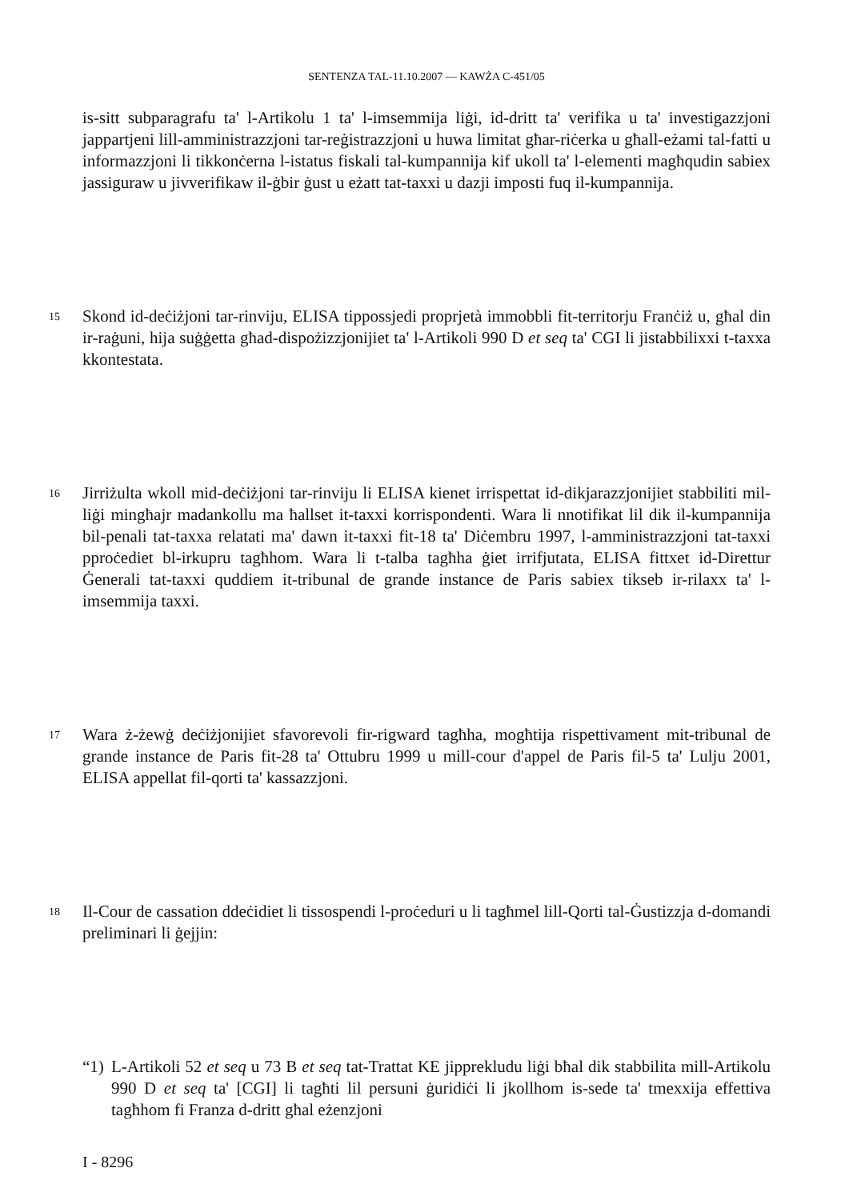SENTENZA TAL-11.10.2007 — KAWŻA C-451/05
is-sitt subparagrafu ta' l-Artikolu 1 ta' l-imsemmija liġi, id-dritt ta' verifika u ta' investigazzjoni jappartjeni lill-amministrazzjoni tar-reġistrazzjoni u huwa limitat għar-riċerka u għall-eżami tal-fatti u informazzjoni li tikkonċerna l-istatus fiskali tal-kumpannija kif ukoll ta' l-elementi magħqudin sabiex jassiguraw u jivverifikaw il-ġbir ġust u eżatt tat-taxxi u dazji imposti fuq il-kumpannija.
15
Skond id-deċiżjoni tar-rinviju, ELISA tippossjedi proprjetà immobbli fit-territorju Franċiż u, għal din ir-raġuni, hija suġġetta għad-dispożizzjonijiet ta' l-Artikoli 990 D et seq ta' CGI li jistabbilixxi t-taxxa kkontestata.
16
Jirriżulta wkoll mid-deċiżjoni tar-rinviju li ELISA kienet irrispettat id-dikjarazzjonijiet stabbiliti mil-liġi mingħajr madankollu ma ħallset it-taxxi korrispondenti. Wara li nnotifikat lil dik il-kumpannija bil-penali tat-taxxa relatati ma' dawn it-taxxi fit-18 ta' Diċembru 1997, l-amministrazzjoni tat-taxxi pproċediet bl-irkupru tagħhom. Wara li t-talba tagħha ġiet irrifjutata, ELISA fittxet id-Direttur Ġenerali tat-taxxi quddiem it-tribunal de grande instance de Paris sabiex tikseb ir-rilaxx ta' l-imsemmija taxxi.
17
Wara ż-żewġ deċiżjonijiet sfavorevoli fir-rigward tagħha, mogħtija rispettivament mit-tribunal de grande instance de Paris fit-28 ta' Ottubru 1999 u mill-cour d'appel de Paris fil-5 ta' Lulju 2001, ELISA appellat fil-qorti ta' kassazzjoni.
18
Il-Cour de cassation ddeċidiet li tissospendi l-proċeduri u li tagħmel lill-Qorti tal-Ġustizzja d-domandi preliminari li ġejjin:
“1)
L-Artikoli 52 et seq u 73 B et seq tat-Trattat KE jipprekludu liġi bħal dik stabbilita mill-Artikolu 990 D et seq ta' [CGI] li tagħti lil persuni ġuridiċi li jkollhom is-sede ta' tmexxija effettiva tagħhom fi Franza d-dritt għal eżenzjoni
I - 8296